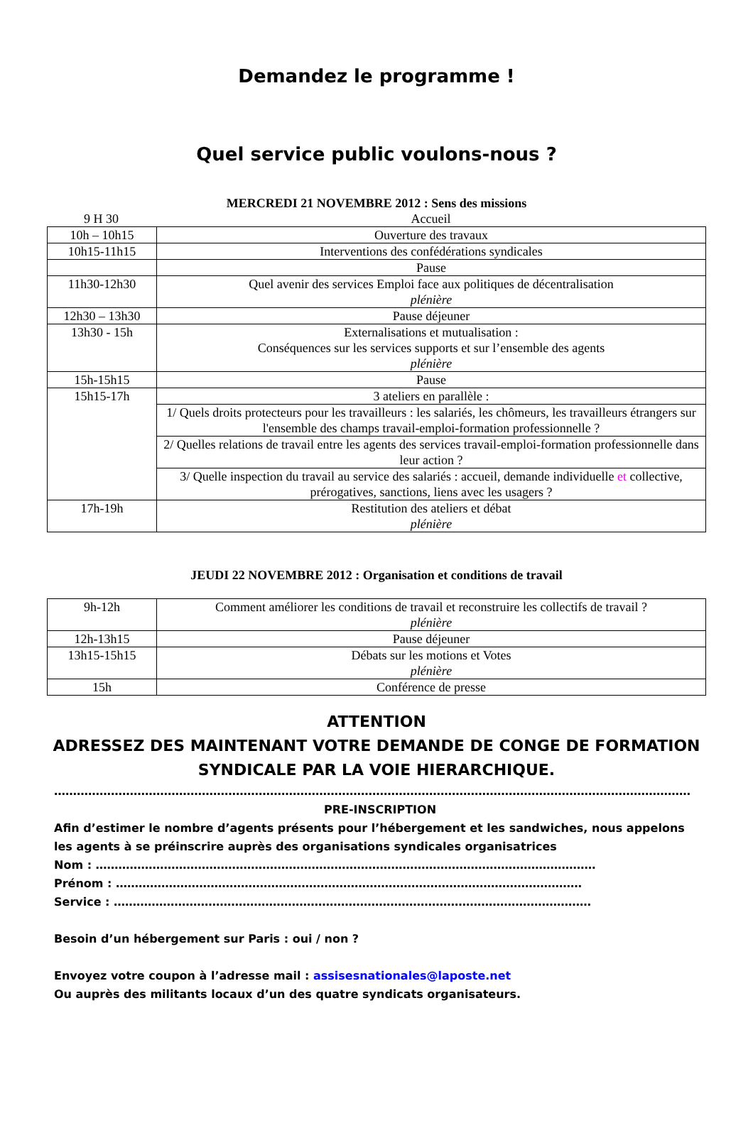Demandez le programme !
Quel service public voulons-nous ?
MERCREDI 21 NOVEMBRE 2012 : Sens des missions
| 9 H 30 | Accueil |
| 10h – 10h15 | Ouverture des travaux |
| 10h15-11h15 | Interventions des confédérations syndicales |
| | Pause |
| 11h30-12h30 | Quel avenir des services Emploi face aux politiques de décentralisation plénière |
| 12h30 – 13h30 | Pause déjeuner |
| 13h30 - 15h | Externalisations et mutualisation : Conséquences sur les services supports et sur l’ensemble des agents plénière |
| 15h-15h15 | Pause |
| 15h15-17h | 3 ateliers en parallèle : |
| | 1/ Quels droits protecteurs pour les travailleurs : les salariés, les chômeurs, les travailleurs étrangers sur l'ensemble des champs travail-emploi-formation professionnelle ? |
| | 2/ Quelles relations de travail entre les agents des services travail-emploi-formation professionnelle dans leur action ? |
| | 3/ Quelle inspection du travail au service des salariés : accueil, demande individuelle et collective, prérogatives, sanctions, liens avec les usagers ? |
| 17h-19h | Restitution des ateliers et débat plénière |
JEUDI 22 NOVEMBRE 2012 : Organisation et conditions de travail
| 9h-12h | Comment améliorer les conditions de travail et reconstruire les collectifs de travail ? plénière |
| 12h-13h15 | Pause déjeuner |
| 13h15-15h15 | Débats sur les motions et Votes plénière |
| 15h | Conférence de presse |
ATTENTION
ADRESSEZ DES MAINTENANT VOTRE DEMANDE DE CONGE DE FORMATION SYNDICALE PAR LA VOIE HIERARCHIQUE.
……………………………………………………………………………………………………………………………………………………
PRE-INSCRIPTION
Afin d’estimer le nombre d’agents présents pour l’hébergement et les sandwiches, nous appelons les agents à se préinscrire auprès des organisations syndicales organisatrices
Nom : ……………………………………………………………………………………………………………………
Prénom : ……………………………………………………………………………………………………………
Service : ………………………………………………………………………………………………………………
Besoin d’un hébergement sur Paris : oui / non ?
Envoyez votre coupon à l’adresse mail : assisesnationales@laposte.net
Ou auprès des militants locaux d’un des quatre syndicats organisateurs.